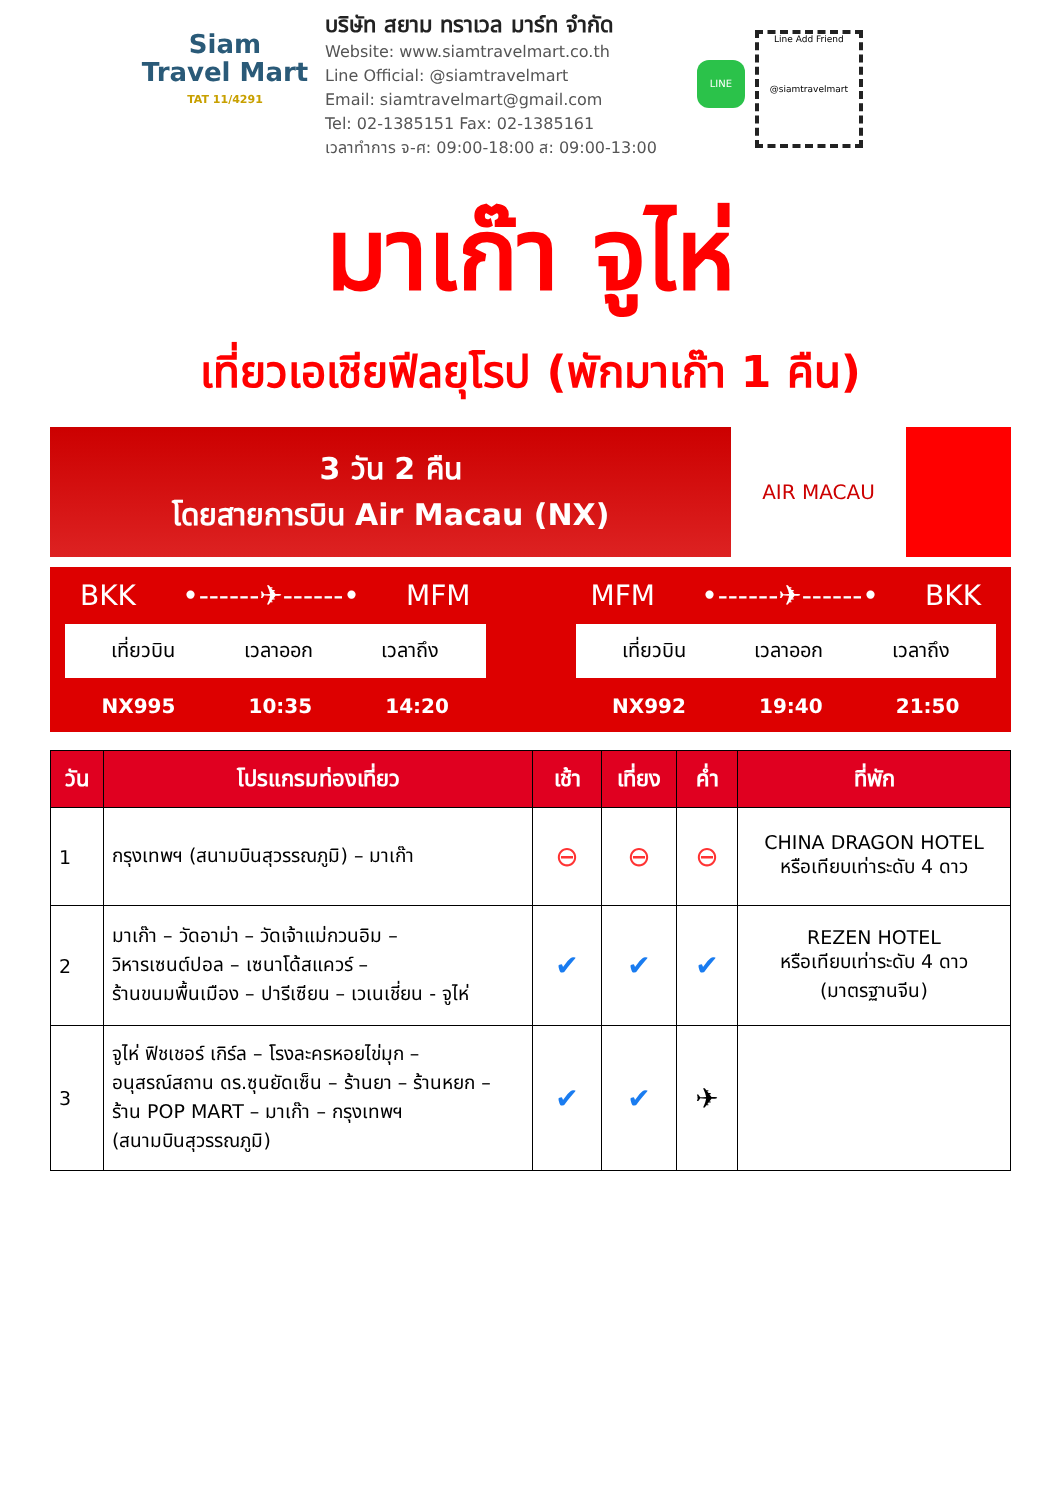Siam
Travel Mart
TAT 11/4291
บริษัท สยาม ทราเวล มาร์ท จำกัด
Website: www.siamtravelmart.co.th
Line Official: @siamtravelmart
Email: siamtravelmart@gmail.com
Tel: 02-1385151 Fax: 02-1385161
เวลาทำการ จ-ศ: 09:00-18:00 ส: 09:00-13:00
LINE
Line Add Friend
@siamtravelmart
มาเก๊า จูไห่
เที่ยวเอเชียฟีลยุโรป (พักมาเก๊า 1 คืน)
3 วัน 2 คืน
โดยสายการบิน Air Macau (NX)
AIR MACAU
BKK •------✈------• MFM
เที่ยวบิน เวลาออก เวลาถึง
NX995 10:35 14:20
MFM •------✈------• BKK
เที่ยวบิน เวลาออก เวลาถึง
NX992 19:40 21:50
| วัน | โปรแกรมท่องเที่ยว | เช้า | เที่ยง | ค่ำ | ที่พัก |
| --- | --- | --- | --- | --- | --- |
| 1 | กรุงเทพฯ (สนามบินสุวรรณภูมิ) – มาเก๊า | ⊖ | ⊖ | ⊖ | CHINA DRAGON HOTEL หรือเทียบเท่าระดับ 4 ดาว |
| 2 | มาเก๊า – วัดอาม่า – วัดเจ้าแม่กวนอิม – วิหารเซนต์ปอล – เซนาโด้สแควร์ – ร้านขนมพื้นเมือง – ปารีเซียน – เวเนเชี่ยน - จูไห่ | ✔ | ✔ | ✔ | REZEN HOTEL หรือเทียบเท่าระดับ 4 ดาว (มาตรฐานจีน) |
| 3 | จูไห่ ฟิชเชอร์ เกิร์ล – โรงละครหอยไข่มุก – อนุสรณ์สถาน ดร.ซุนยัดเซ็น – ร้านยา – ร้านหยก – ร้าน POP MART – มาเก๊า – กรุงเทพฯ (สนามบินสุวรรณภูมิ) | ✔ | ✔ | ✈ | |